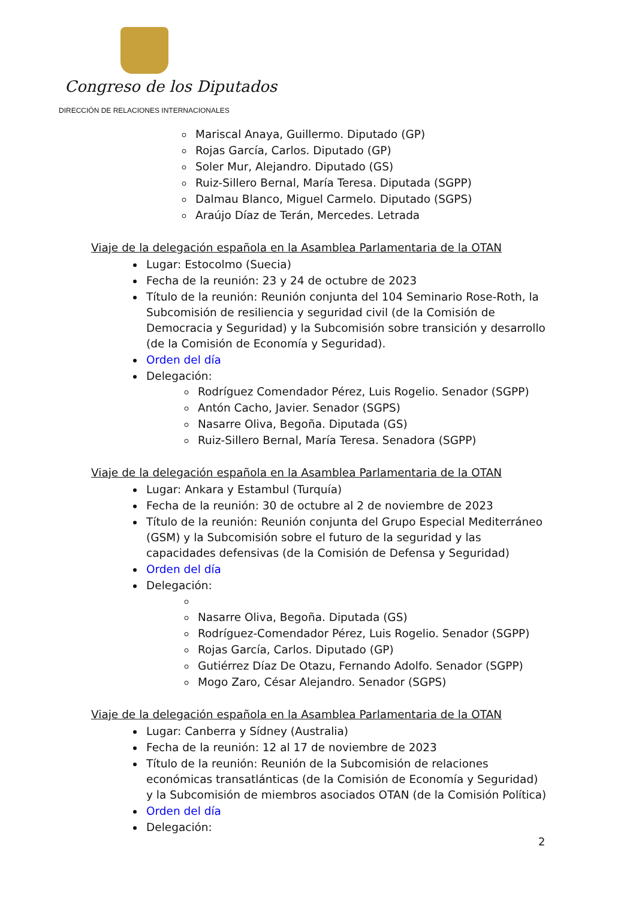Congreso de los Diputados
DIRECCIÓN DE RELACIONES INTERNACIONALES
Mariscal Anaya, Guillermo. Diputado (GP)
Rojas García, Carlos. Diputado (GP)
Soler Mur, Alejandro. Diputado (GS)
Ruiz-Sillero Bernal, María Teresa. Diputada (SGPP)
Dalmau Blanco, Miguel Carmelo. Diputado (SGPS)
Araújo Díaz de Terán, Mercedes. Letrada
Viaje de la delegación española en la Asamblea Parlamentaria de la OTAN
Lugar: Estocolmo (Suecia)
Fecha de la reunión: 23 y 24 de octubre de 2023
Título de la reunión: Reunión conjunta del 104 Seminario Rose-Roth, la Subcomisión de resiliencia y seguridad civil (de la Comisión de Democracia y Seguridad) y la Subcomisión sobre transición y desarrollo (de la Comisión de Economía y Seguridad).
Orden del día
Delegación:
Rodríguez Comendador Pérez, Luis Rogelio. Senador (SGPP)
Antón Cacho, Javier. Senador (SGPS)
Nasarre Oliva, Begoña. Diputada (GS)
Ruiz-Sillero Bernal, María Teresa. Senadora (SGPP)
Viaje de la delegación española en la Asamblea Parlamentaria de la OTAN
Lugar: Ankara y Estambul (Turquía)
Fecha de la reunión: 30 de octubre al 2 de noviembre de 2023
Título de la reunión: Reunión conjunta del Grupo Especial Mediterráneo (GSM) y la Subcomisión sobre el futuro de la seguridad y las capacidades defensivas (de la Comisión de Defensa y Seguridad)
Orden del día
Delegación:
Nasarre Oliva, Begoña. Diputada (GS)
Rodríguez-Comendador Pérez, Luis Rogelio. Senador (SGPP)
Rojas García, Carlos. Diputado (GP)
Gutiérrez Díaz De Otazu, Fernando Adolfo. Senador (SGPP)
Mogo Zaro, César Alejandro. Senador (SGPS)
Viaje de la delegación española en la Asamblea Parlamentaria de la OTAN
Lugar: Canberra y Sídney (Australia)
Fecha de la reunión: 12 al 17 de noviembre de 2023
Título de la reunión: Reunión de la Subcomisión de relaciones económicas transatlánticas (de la Comisión de Economía y Seguridad) y la Subcomisión de miembros asociados OTAN (de la Comisión Política)
Orden del día
Delegación:
2